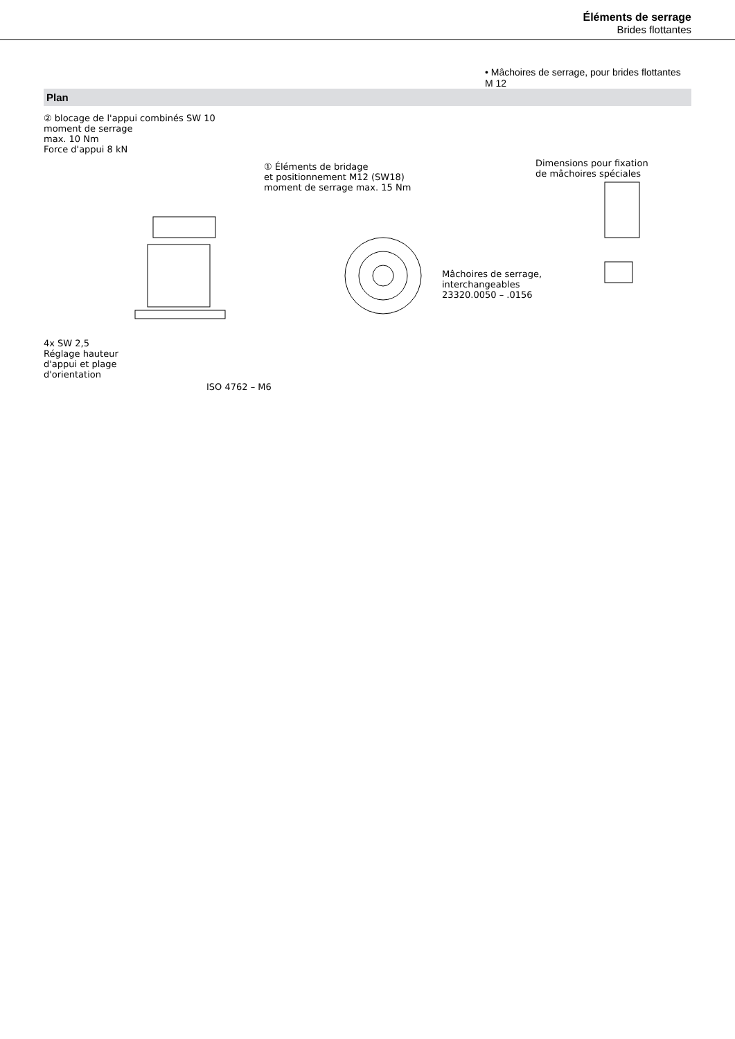Éléments de serrage
Brides flottantes
• Mâchoires de serrage, pour brides flottantes M 12
Plan
② blocage de l'appui combinés SW 10
moment de serrage
max. 10 Nm
Force d'appui 8 kN
① Éléments de bridage
et positionnement M12 (SW18)
moment de serrage max. 15 Nm
Dimensions pour fixation
de mâchoires spéciales
4x SW 2,5
Réglage hauteur
d'appui et plage
d'orientation
ISO 4762 – M6
Mâchoires de serrage,
interchangeables
23320.0050 – .0156